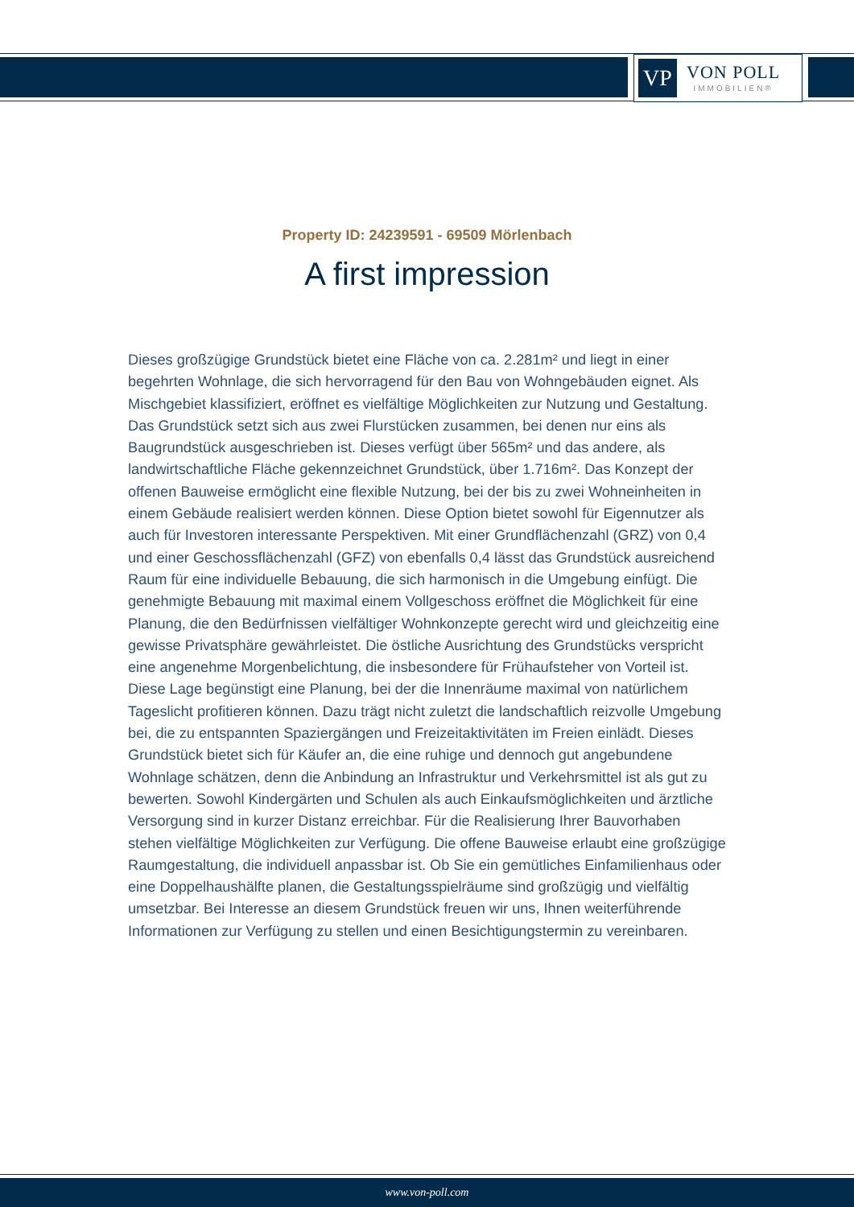VP
VON POLL
IMMOBILIEN®
Property ID: 24239591 - 69509 Mörlenbach
A first impression
Dieses großzügige Grundstück bietet eine Fläche von ca. 2.281m² und liegt in einer begehrten Wohnlage, die sich hervorragend für den Bau von Wohngebäuden eignet. Als Mischgebiet klassifiziert, eröffnet es vielfältige Möglichkeiten zur Nutzung und Gestaltung. Das Grundstück setzt sich aus zwei Flurstücken zusammen, bei denen nur eins als Baugrundstück ausgeschrieben ist. Dieses verfügt über 565m² und das andere, als landwirtschaftliche Fläche gekennzeichnet Grundstück, über 1.716m². Das Konzept der offenen Bauweise ermöglicht eine flexible Nutzung, bei der bis zu zwei Wohneinheiten in einem Gebäude realisiert werden können. Diese Option bietet sowohl für Eigennutzer als auch für Investoren interessante Perspektiven. Mit einer Grundflächenzahl (GRZ) von 0,4 und einer Geschossflächenzahl (GFZ) von ebenfalls 0,4 lässt das Grundstück ausreichend Raum für eine individuelle Bebauung, die sich harmonisch in die Umgebung einfügt. Die genehmigte Bebauung mit maximal einem Vollgeschoss eröffnet die Möglichkeit für eine Planung, die den Bedürfnissen vielfältiger Wohnkonzepte gerecht wird und gleichzeitig eine gewisse Privatsphäre gewährleistet. Die östliche Ausrichtung des Grundstücks verspricht eine angenehme Morgenbelichtung, die insbesondere für Frühaufsteher von Vorteil ist. Diese Lage begünstigt eine Planung, bei der die Innenräume maximal von natürlichem Tageslicht profitieren können. Dazu trägt nicht zuletzt die landschaftlich reizvolle Umgebung bei, die zu entspannten Spaziergängen und Freizeitaktivitäten im Freien einlädt. Dieses Grundstück bietet sich für Käufer an, die eine ruhige und dennoch gut angebundene Wohnlage schätzen, denn die Anbindung an Infrastruktur und Verkehrsmittel ist als gut zu bewerten. Sowohl Kindergärten und Schulen als auch Einkaufsmöglichkeiten und ärztliche Versorgung sind in kurzer Distanz erreichbar. Für die Realisierung Ihrer Bauvorhaben stehen vielfältige Möglichkeiten zur Verfügung. Die offene Bauweise erlaubt eine großzügige Raumgestaltung, die individuell anpassbar ist. Ob Sie ein gemütliches Einfamilienhaus oder eine Doppelhaushälfte planen, die Gestaltungsspielräume sind großzügig und vielfältig umsetzbar. Bei Interesse an diesem Grundstück freuen wir uns, Ihnen weiterführende Informationen zur Verfügung zu stellen und einen Besichtigungstermin zu vereinbaren.
www.von-poll.com